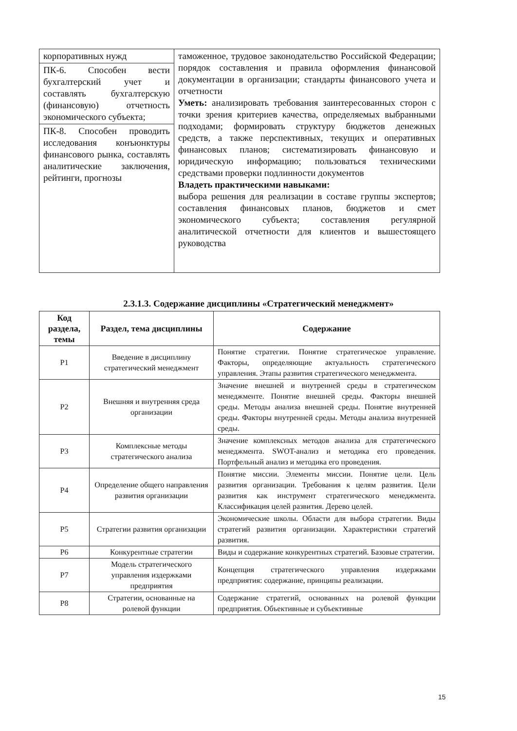| корпоративных нужд | таможенное, трудовое законодательство Российской Федерации; порядок составления и правила оформления финансовой документации в организации; стандарты финансового учета и отчетности Уметь: анализировать требования заинтересованных сторон с точки зрения критериев качества, определяемых выбранными подходами; формировать структуру бюджетов денежных средств, а также перспективных, текущих и оперативных финансовых планов; систематизировать финансовую и юридическую информацию; пользоваться техническими средствами проверки подлинности документов Владеть практическими навыками: выбора решения для реализации в составе группы экспертов; составления финансовых планов, бюджетов и смет экономического субъекта; составления регулярной аналитической отчетности для клиентов и вышестоящего руководства |
| ПК-6. Способен вести бухгалтерский учет и составлять бухгалтерскую (финансовую) отчетность экономического субъекта; | |
| ПК-8. Способен проводить исследования конъюнктуры финансового рынка, составлять аналитические заключения, рейтинги, прогнозы | |
2.3.1.3. Содержание дисциплины «Стратегический менеджмент»
| Код раздела, темы | Раздел, тема дисциплины | Содержание |
| --- | --- | --- |
| Р1 | Введение в дисциплину стратегический менеджмент | Понятие стратегии. Понятие стратегическое управление. Факторы, определяющие актуальность стратегического управления. Этапы развития стратегического менеджмента. |
| Р2 | Внешняя и внутренняя среда организации | Значение внешней и внутренней среды в стратегическом менеджменте. Понятие внешней среды. Факторы внешней среды. Методы анализа внешней среды. Понятие внутренней среды. Факторы внутренней среды. Методы анализа внутренней среды. |
| Р3 | Комплексные методы стратегического анализа | Значение комплексных методов анализа для стратегического менеджмента. SWOT-анализ и методика его проведения. Портфельный анализ и методика его проведения. |
| Р4 | Определение общего направления развития организации | Понятие миссии. Элементы миссии. Понятие цели. Цель развития организации. Требования к целям развития. Цели развития как инструмент стратегического менеджмента. Классификация целей развития. Дерево целей. |
| Р5 | Стратегии развития организации | Экономические школы. Области для выбора стратегии. Виды стратегий развития организации. Характеристики стратегий развития. |
| Р6 | Конкурентные стратегии | Виды и содержание конкурентных стратегий. Базовые стратегии. |
| Р7 | Модель стратегического управления издержками предприятия | Концепция стратегического управления издержками предприятия: содержание, принципы реализации. |
| Р8 | Стратегии, основанные на ролевой функции | Содержание стратегий, основанных на ролевой функции предприятия. Объективные и субъективные |
15